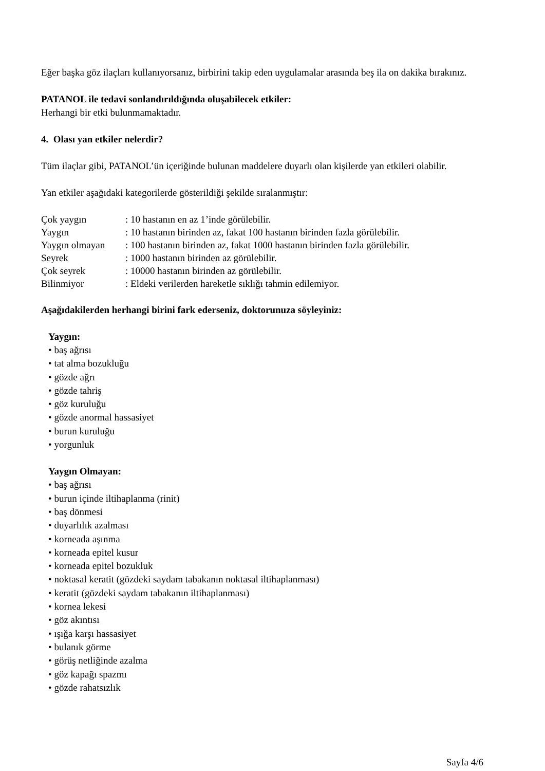Eğer başka göz ilaçları kullanıyorsanız, birbirini takip eden uygulamalar arasında beş ila on dakika bırakınız.
PATANOL ile tedavi sonlandırıldığında oluşabilecek etkiler:
Herhangi bir etki bulunmamaktadır.
4. Olası yan etkiler nelerdir?
Tüm ilaçlar gibi, PATANOL’ün içeriğinde bulunan maddelere duyarlı olan kişilerde yan etkileri olabilir.
Yan etkiler aşağıdaki kategorilerde gösterildiği şekilde sıralanmıştır:
| Çok yaygın | : 10 hastanın en az 1’inde görülebilir. |
| Yaygın | : 10 hastanın birinden az, fakat 100 hastanın birinden fazla görülebilir. |
| Yaygın olmayan | : 100 hastanın birinden az, fakat 1000 hastanın birinden fazla görülebilir. |
| Seyrek | : 1000 hastanın birinden az görülebilir. |
| Çok seyrek | : 10000 hastanın birinden az görülebilir. |
| Bilinmiyor | : Eldeki verilerden hareketle sıklığı tahmin edilemiyor. |
Aşağıdakilerden herhangi birini fark ederseniz, doktorunuza söyleyiniz:
Yaygın:
• baş ağrısı
• tat alma bozukluğu
• gözde ağrı
• gözde tahriş
• göz kuruluğu
• gözde anormal hassasiyet
• burun kuruluğu
• yorgunluk
Yaygın Olmayan:
• baş ağrısı
• burun içinde iltihaplanma (rinit)
• baş dönmesi
• duyarlılık azalması
• korneada aşınma
• korneada epitel kusur
• korneada epitel bozukluk
• noktasal keratit (gözdeki saydam tabakanın noktasal iltihaplanması)
• keratit (gözdeki saydam tabakanın iltihaplanması)
• kornea lekesi
• göz akıntısı
• ışığa karşı hassasiyet
• bulanık görme
• görüş netliğinde azalma
• göz kapağı spazmı
• gözde rahatsızlık
Sayfa 4/6